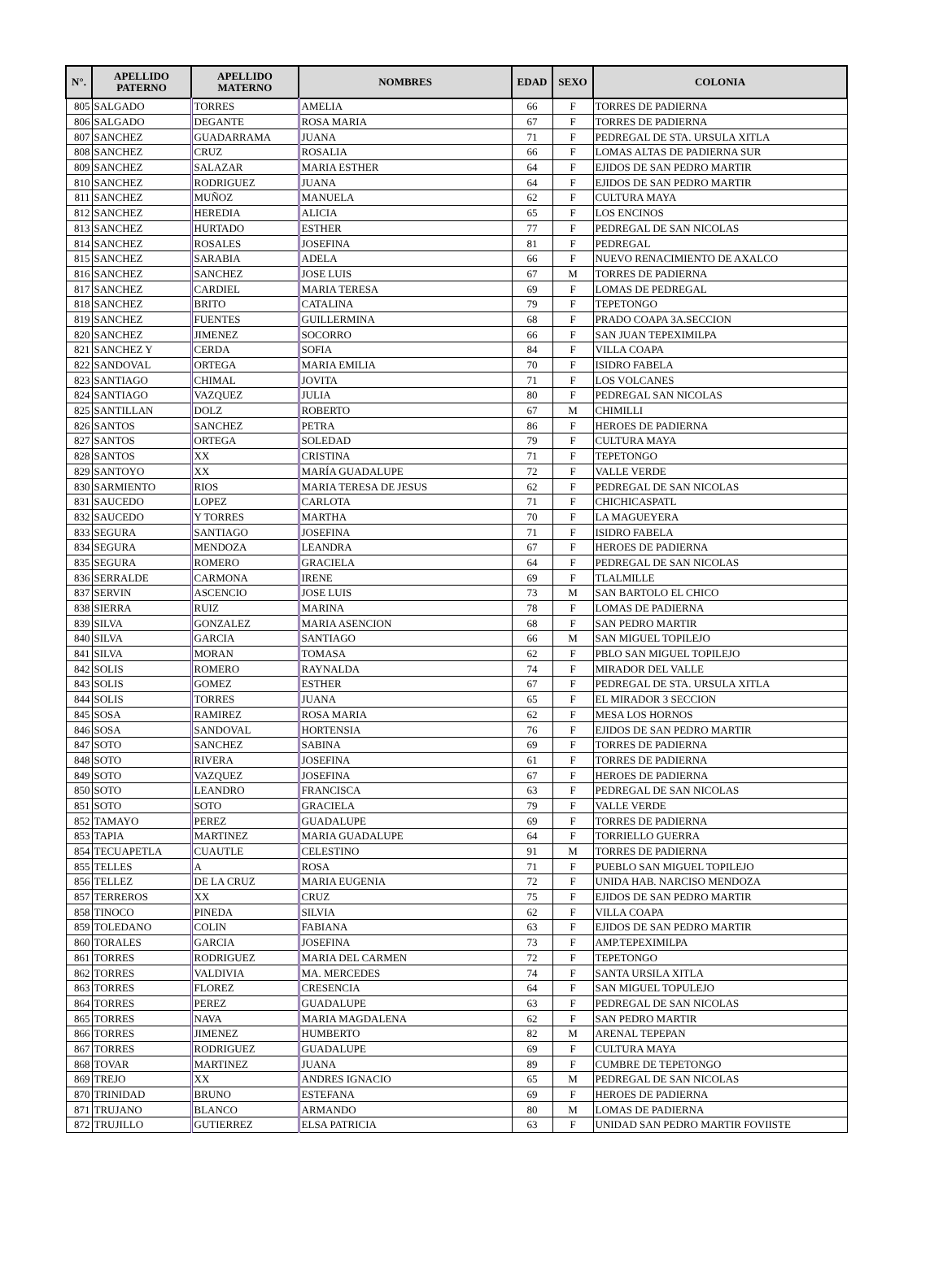| N°. | APELLIDO PATERNO | APELLIDO MATERNO | NOMBRES | EDAD | SEXO | COLONIA |
| --- | --- | --- | --- | --- | --- | --- |
| 805 | SALGADO | TORRES | AMELIA | 66 | F | TORRES DE PADIERNA |
| 806 | SALGADO | DEGANTE | ROSA MARIA | 67 | F | TORRES DE PADIERNA |
| 807 | SANCHEZ | GUADARRAMA | JUANA | 71 | F | PEDREGAL DE STA. URSULA XITLA |
| 808 | SANCHEZ | CRUZ | ROSALIA | 66 | F | LOMAS ALTAS DE PADIERNA SUR |
| 809 | SANCHEZ | SALAZAR | MARIA ESTHER | 64 | F | EJIDOS DE SAN PEDRO MARTIR |
| 810 | SANCHEZ | RODRIGUEZ | JUANA | 64 | F | EJIDOS DE SAN PEDRO MARTIR |
| 811 | SANCHEZ | MUÑOZ | MANUELA | 62 | F | CULTURA MAYA |
| 812 | SANCHEZ | HEREDIA | ALICIA | 65 | F | LOS ENCINOS |
| 813 | SANCHEZ | HURTADO | ESTHER | 77 | F | PEDREGAL DE SAN NICOLAS |
| 814 | SANCHEZ | ROSALES | JOSEFINA | 81 | F | PEDREGAL |
| 815 | SANCHEZ | SARABIA | ADELA | 66 | F | NUEVO RENACIMIENTO DE AXALCO |
| 816 | SANCHEZ | SANCHEZ | JOSE LUIS | 67 | M | TORRES DE PADIERNA |
| 817 | SANCHEZ | CARDIEL | MARIA TERESA | 69 | F | LOMAS DE PEDREGAL |
| 818 | SANCHEZ | BRITO | CATALINA | 79 | F | TEPETONGO |
| 819 | SANCHEZ | FUENTES | GUILLERMINA | 68 | F | PRADO COAPA 3A.SECCION |
| 820 | SANCHEZ | JIMENEZ | SOCORRO | 66 | F | SAN JUAN TEPEXIMILPA |
| 821 | SANCHEZ Y | CERDA | SOFIA | 84 | F | VILLA COAPA |
| 822 | SANDOVAL | ORTEGA | MARIA EMILIA | 70 | F | ISIDRO FABELA |
| 823 | SANTIAGO | CHIMAL | JOVITA | 71 | F | LOS VOLCANES |
| 824 | SANTIAGO | VAZQUEZ | JULIA | 80 | F | PEDREGAL SAN NICOLAS |
| 825 | SANTILLAN | DOLZ | ROBERTO | 67 | M | CHIMILLI |
| 826 | SANTOS | SANCHEZ | PETRA | 86 | F | HEROES DE PADIERNA |
| 827 | SANTOS | ORTEGA | SOLEDAD | 79 | F | CULTURA MAYA |
| 828 | SANTOS | XX | CRISTINA | 71 | F | TEPETONGO |
| 829 | SANTOYO | XX | MARÍA GUADALUPE | 72 | F | VALLE VERDE |
| 830 | SARMIENTO | RIOS | MARIA TERESA DE JESUS | 62 | F | PEDREGAL DE SAN NICOLAS |
| 831 | SAUCEDO | LOPEZ | CARLOTA | 71 | F | CHICHICASPATL |
| 832 | SAUCEDO | Y TORRES | MARTHA | 70 | F | LA MAGUEYERA |
| 833 | SEGURA | SANTIAGO | JOSEFINA | 71 | F | ISIDRO FABELA |
| 834 | SEGURA | MENDOZA | LEANDRA | 67 | F | HEROES DE PADIERNA |
| 835 | SEGURA | ROMERO | GRACIELA | 64 | F | PEDREGAL DE SAN NICOLAS |
| 836 | SERRALDE | CARMONA | IRENE | 69 | F | TLALMILLE |
| 837 | SERVIN | ASCENCIO | JOSE LUIS | 73 | M | SAN BARTOLO EL CHICO |
| 838 | SIERRA | RUIZ | MARINA | 78 | F | LOMAS DE PADIERNA |
| 839 | SILVA | GONZALEZ | MARIA ASENCION | 68 | F | SAN PEDRO MARTIR |
| 840 | SILVA | GARCIA | SANTIAGO | 66 | M | SAN MIGUEL TOPILEJO |
| 841 | SILVA | MORAN | TOMASA | 62 | F | PBLO SAN MIGUEL TOPILEJO |
| 842 | SOLIS | ROMERO | RAYNALDA | 74 | F | MIRADOR DEL VALLE |
| 843 | SOLIS | GOMEZ | ESTHER | 67 | F | PEDREGAL DE STA. URSULA XITLA |
| 844 | SOLIS | TORRES | JUANA | 65 | F | EL MIRADOR 3 SECCION |
| 845 | SOSA | RAMIREZ | ROSA MARIA | 62 | F | MESA LOS HORNOS |
| 846 | SOSA | SANDOVAL | HORTENSIA | 76 | F | EJIDOS DE SAN PEDRO MARTIR |
| 847 | SOTO | SANCHEZ | SABINA | 69 | F | TORRES DE PADIERNA |
| 848 | SOTO | RIVERA | JOSEFINA | 61 | F | TORRES DE PADIERNA |
| 849 | SOTO | VAZQUEZ | JOSEFINA | 67 | F | HEROES DE PADIERNA |
| 850 | SOTO | LEANDRO | FRANCISCA | 63 | F | PEDREGAL DE SAN NICOLAS |
| 851 | SOTO | SOTO | GRACIELA | 79 | F | VALLE VERDE |
| 852 | TAMAYO | PEREZ | GUADALUPE | 69 | F | TORRES DE PADIERNA |
| 853 | TAPIA | MARTINEZ | MARIA GUADALUPE | 64 | F | TORRIELLO GUERRA |
| 854 | TECUAPETLA | CUAUTLE | CELESTINO | 91 | M | TORRES DE PADIERNA |
| 855 | TELLES | A | ROSA | 71 | F | PUEBLO SAN MIGUEL TOPILEJO |
| 856 | TELLEZ | DE LA CRUZ | MARIA EUGENIA | 72 | F | UNIDA HAB. NARCISO MENDOZA |
| 857 | TERREROS | XX | CRUZ | 75 | F | EJIDOS DE SAN PEDRO MARTIR |
| 858 | TINOCO | PINEDA | SILVIA | 62 | F | VILLA COAPA |
| 859 | TOLEDANO | COLIN | FABIANA | 63 | F | EJIDOS DE SAN PEDRO MARTIR |
| 860 | TORALES | GARCIA | JOSEFINA | 73 | F | AMP.TEPEXIMILPA |
| 861 | TORRES | RODRIGUEZ | MARIA DEL CARMEN | 72 | F | TEPETONGO |
| 862 | TORRES | VALDIVIA | MA. MERCEDES | 74 | F | SANTA URSILA XITLA |
| 863 | TORRES | FLOREZ | CRESENCIA | 64 | F | SAN MIGUEL TOPULEJO |
| 864 | TORRES | PEREZ | GUADALUPE | 63 | F | PEDREGAL DE SAN NICOLAS |
| 865 | TORRES | NAVA | MARIA MAGDALENA | 62 | F | SAN PEDRO MARTIR |
| 866 | TORRES | JIMENEZ | HUMBERTO | 82 | M | ARENAL TEPEPAN |
| 867 | TORRES | RODRIGUEZ | GUADALUPE | 69 | F | CULTURA MAYA |
| 868 | TOVAR | MARTINEZ | JUANA | 89 | F | CUMBRE DE TEPETONGO |
| 869 | TREJO | XX | ANDRES IGNACIO | 65 | M | PEDREGAL DE SAN NICOLAS |
| 870 | TRINIDAD | BRUNO | ESTEFANA | 69 | F | HEROES DE PADIERNA |
| 871 | TRUJANO | BLANCO | ARMANDO | 80 | M | LOMAS DE PADIERNA |
| 872 | TRUJILLO | GUTIERREZ | ELSA PATRICIA | 63 | F | UNIDAD SAN PEDRO MARTIR FOVIISTE |